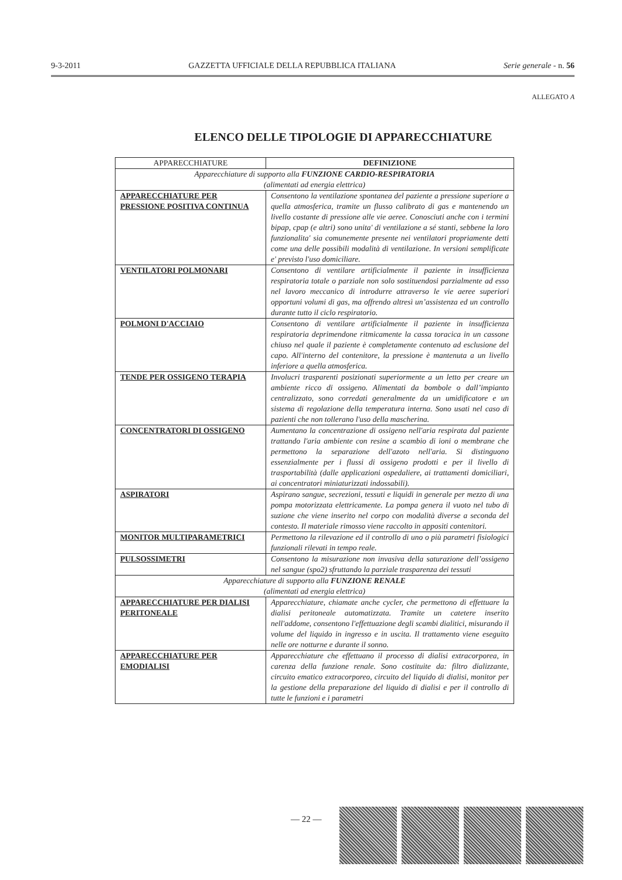9-3-2011 GAZZETTA UFFICIALE DELLA REPUBBLICA ITALIANA Serie generale - n. 56
ALLEGATO A
ELENCO DELLE TIPOLOGIE DI APPARECCHIATURE
| APPARECCHIATURE | DEFINIZIONE |
| --- | --- |
| Apparecchiature di supporto alla FUNZIONE CARDIO-RESPIRATORIA (alimentati ad energia elettrica) | |
| APPARECCHIATURE PER PRESSIONE POSITIVA CONTINUA | Consentono la ventilazione spontanea del paziente a pressione superiore a quella atmosferica, tramite un flusso calibrato di gas e mantenendo un livello costante di pressione alle vie aeree. Conosciuti anche con i termini bipap, cpap (e altri) sono unita' di ventilazione a sé stanti, sebbene la loro funzionalita' sia comunemente presente nei ventilatori propriamente detti come una delle possibili modalità di ventilazione. In versioni semplificate e' previsto l'uso domiciliare. |
| VENTILATORI POLMONARI | Consentono di ventilare artificialmente il paziente in insufficienza respiratoria totale o parziale non solo sostituendosi parzialmente ad esso nel lavoro meccanico di introdurre attraverso le vie aeree superiori opportuni volumi di gas, ma offrendo altresì un’assistenza ed un controllo durante tutto il ciclo respiratorio. |
| POLMONI D'ACCIAIO | Consentono di ventilare artificialmente il paziente in insufficienza respiratoria deprimendone ritmicamente la cassa toracica in un cassone chiuso nel quale il paziente è completamente contenuto ad esclusione del capo. All'interno del contenitore, la pressione è mantenuta a un livello inferiore a quella atmosferica. |
| TENDE PER OSSIGENO TERAPIA | Involucri trasparenti posizionati superiormente a un letto per creare un ambiente ricco di ossigeno. Alimentati da bombole o dall’impianto centralizzato, sono corredati generalmente da un umidificatore e un sistema di regolazione della temperatura interna. Sono usati nel caso di pazienti che non tollerano l'uso della mascherina. |
| CONCENTRATORI DI OSSIGENO | Aumentano la concentrazione di ossigeno nell'aria respirata dal paziente trattando l'aria ambiente con resine a scambio di ioni o membrane che permettono la separazione dell'azoto nell'aria. Si distinguono essenzialmente per i flussi di ossigeno prodotti e per il livello di trasportabilità (dalle applicazioni ospedaliere, ai trattamenti domiciliari, ai concentratori miniaturizzati indossabili). |
| ASPIRATORI | Aspirano sangue, secrezioni, tessuti e liquidi in generale per mezzo di una pompa motorizzata elettricamente. La pompa genera il vuoto nel tubo di suzione che viene inserito nel corpo con modalità diverse a seconda del contesto. Il materiale rimosso viene raccolto in appositi contenitori. |
| MONITOR MULTIPARAMETRICI | Permettono la rilevazione ed il controllo di uno o più parametri fisiologici funzionali rilevati in tempo reale. |
| PULSOSSIMETRI | Consentono la misurazione non invasiva della saturazione dell’ossigeno nel sangue (spo2) sfruttando la parziale trasparenza dei tessuti |
| Apparecchiature di supporto alla FUNZIONE RENALE (alimentati ad energia elettrica) | |
| APPARECCHIATURE PER DIALISI PERITONEALE | Apparecchiature, chiamate anche cycler, che permettono di effettuare la dialisi peritoneale automatizzata. Tramite un catetere inserito nell'addome, consentono l'effettuazione degli scambi dialitici, misurando il volume del liquido in ingresso e in uscita. Il trattamento viene eseguito nelle ore notturne e durante il sonno. |
| APPARECCHIATURE PER EMODIALISI | Apparecchiature che effettuano il processo di dialisi extracorporea, in carenza della funzione renale. Sono costituite da: filtro dializzante, circuito ematico extracorporeo, circuito del liquido di dialisi, monitor per la gestione della preparazione del liquido di dialisi e per il controllo di tutte le funzioni e i parametri |
— 22 —